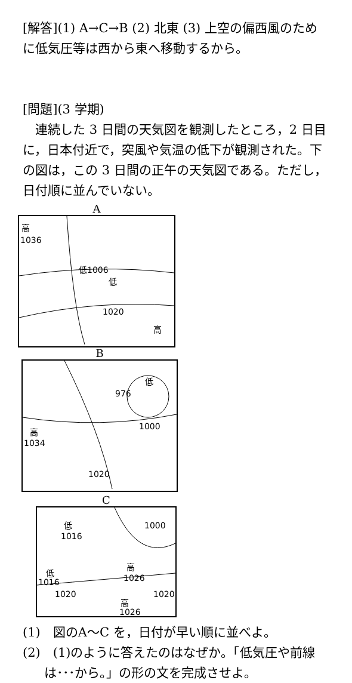[解答](1) A→C→B (2) 北東 (3) 上空の偏西風のために低気圧等は西から東へ移動するから。
[問題](3 学期)
連続した 3 日間の天気図を観測したところ，2 日目に，日本付近で，突風や気温の低下が観測された。下の図は，この 3 日間の正午の天気図である。ただし，日付順に並んでいない。
A
高
1036
低1006
低
1020
高
B
976
低
1000
高
1034
1020
C
低
1016
1000
低
1016
高
1026
1020 1020
高
1026
(1)　図のA～C を，日付が早い順に並べよ。
(2)　(1)のように答えたのはなぜか。「低気圧や前線は･･･から。」の形の文を完成させよ。